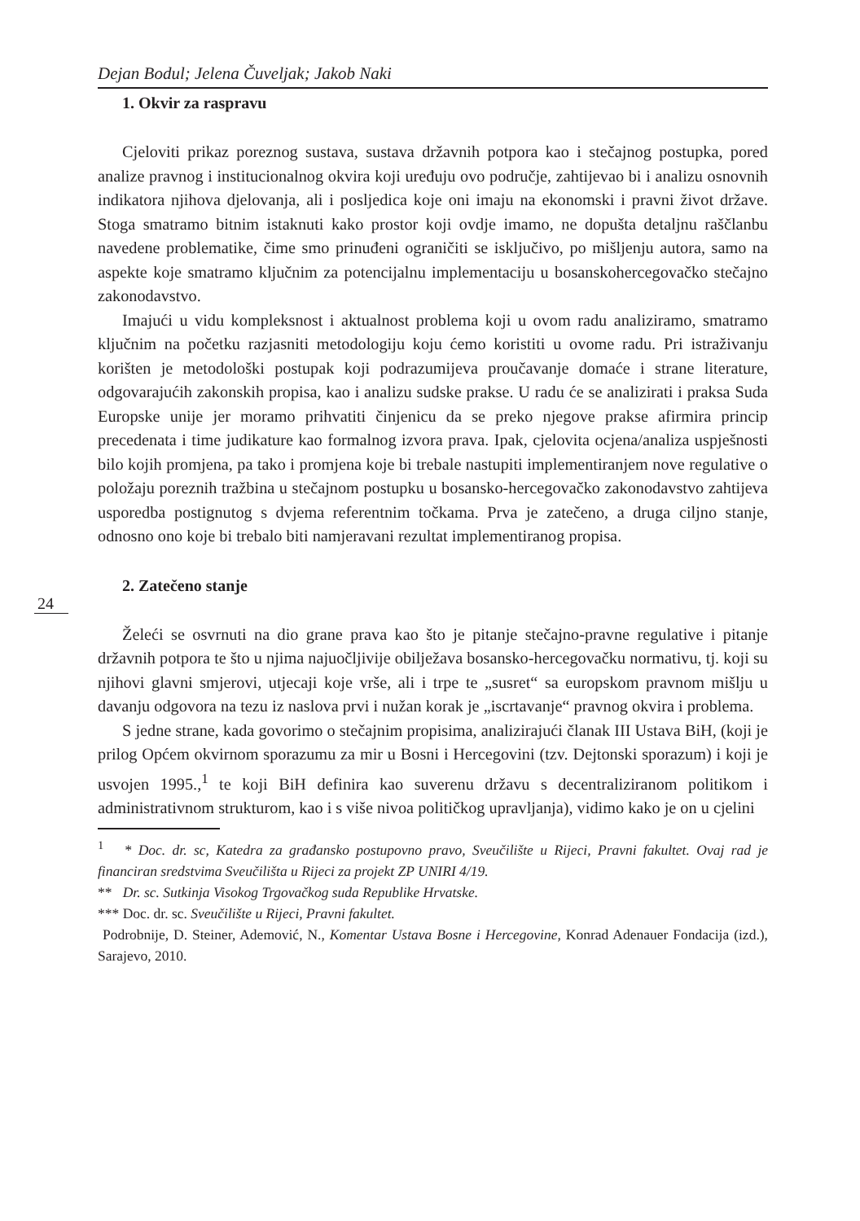Dejan Bodul; Jelena Čuveljak; Jakob Naki
1. Okvir za raspravu
Cjeloviti prikaz poreznog sustava, sustava državnih potpora kao i stečajnog postupka, pored analize pravnog i institucionalnog okvira koji uređuju ovo područje, zahtijevao bi i analizu osnovnih indikatora njihova djelovanja, ali i posljedica koje oni imaju na ekonomski i pravni život države. Stoga smatramo bitnim istaknuti kako prostor koji ovdje imamo, ne dopušta detaljnu raščlanbu navedene problematike, čime smo prinuđeni ograničiti se isključivo, po mišljenju autora, samo na aspekte koje smatramo ključnim za potencijalnu implementaciju u bosanskohercegovačko stečajno zakonodavstvo.
Imajući u vidu kompleksnost i aktualnost problema koji u ovom radu analiziramo, smatramo ključnim na početku razjasniti metodologiju koju ćemo koristiti u ovome radu. Pri istraživanju korišten je metodološki postupak koji podrazumijeva proučavanje domaće i strane literature, odgovarajućih zakonskih propisa, kao i analizu sudske prakse. U radu će se analizirati i praksa Suda Europske unije jer moramo prihvatiti činjenicu da se preko njegove prakse afirmira princip precedenata i time judikature kao formalnog izvora prava. Ipak, cjelovita ocjena/analiza uspješnosti bilo kojih promjena, pa tako i promjena koje bi trebale nastupiti implementiranjem nove regulative o položaju poreznih tražbina u stečajnom postupku u bosansko-hercegovačko zakonodavstvo zahtijeva usporedba postignutog s dvjema referentnim točkama. Prva je zatečeno, a druga ciljno stanje, odnosno ono koje bi trebalo biti namjeravani rezultat implementiranog propisa.
24
2. Zatečeno stanje
Želeći se osvrnuti na dio grane prava kao što je pitanje stečajno-pravne regulative i pitanje državnih potpora te što u njima najuočljivije obilježava bosansko-hercegovačku normativu, tj. koji su njihovi glavni smjerovi, utjecaji koje vrše, ali i trpe te „susret“ sa europskom pravnom mišlju u davanju odgovora na tezu iz naslova prvi i nužan korak je „iscrtavanje“ pravnog okvira i problema.
S jedne strane, kada govorimo o stečajnim propisima, analizirajući članak III Ustava BiH, (koji je prilog Općem okvirnom sporazumu za mir u Bosni i Hercegovini (tzv. Dejtonski sporazum) i koji je usvojen 1995.,<sup>1</sup> te koji BiH definira kao suverenu državu s decentraliziranom politikom i administrativnom strukturom, kao i s više nivoa političkog upravljanja), vidimo kako je on u cjelini
<sup>1</sup> * Doc. dr. sc, Katedra za građansko postupovno pravo, Sveučilište u Rijeci, Pravni fakultet. Ovaj rad je financiran sredstvima Sveučilišta u Rijeci za projekt ZP UNIRI 4/19.
** Dr. sc. Sutkinja Visokog Trgovačkog suda Republike Hrvatske.
*** Doc. dr. sc. Sveučilište u Rijeci, Pravni fakultet.
Podrobnije, D. Steiner, Ademović, N., Komentar Ustava Bosne i Hercegovine, Konrad Adenauer Fondacija (izd.), Sarajevo, 2010.